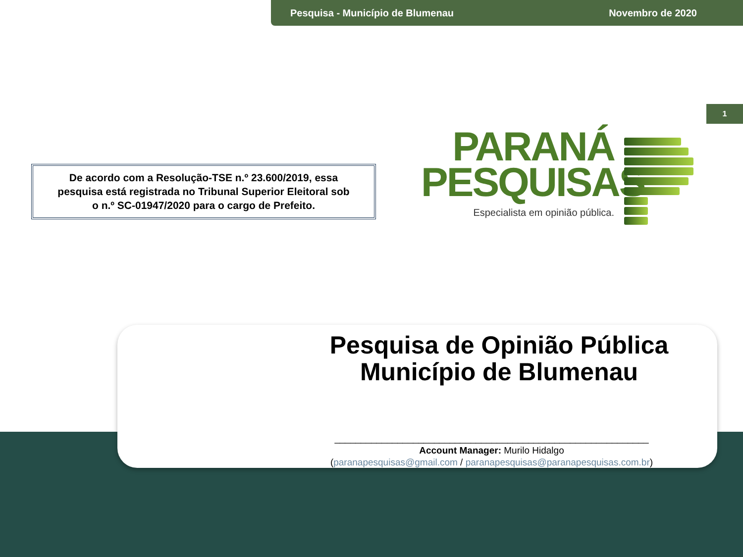Pesquisa - Município de Blumenau Novembro de 2020
1
De acordo com a Resolução-TSE n.º 23.600/2019, essa
pesquisa está registrada no Tribunal Superior Eleitoral sob
o n.º SC-01947/2020 para o cargo de Prefeito.
PARANÁ
PESQUISAS
Especialista em opinião pública.
Pesquisa de Opinião Pública
Município de Blumenau
____________________________________________________________
Account Manager: Murilo Hidalgo
(paranapesquisas@gmail.com / paranapesquisas@paranapesquisas.com.br)